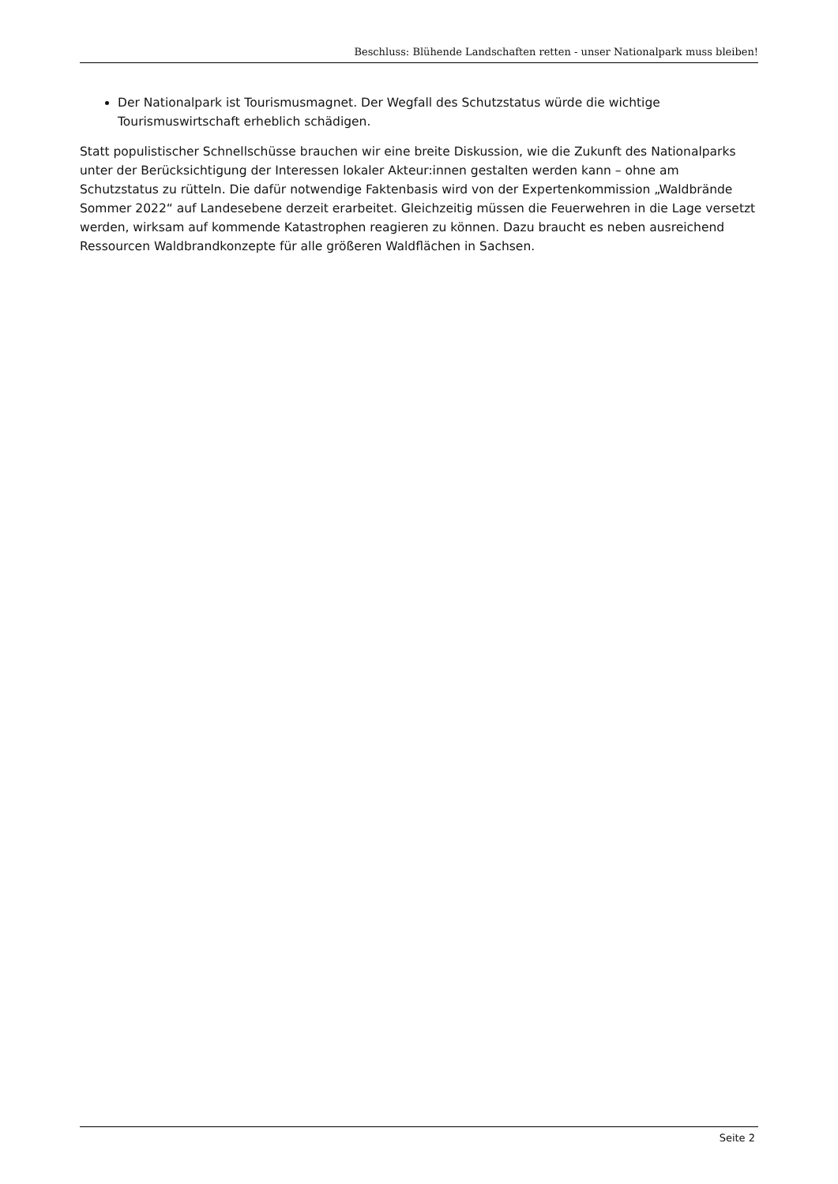Beschluss: Blühende Landschaften retten - unser Nationalpark muss bleiben!
Der Nationalpark ist Tourismusmagnet. Der Wegfall des Schutzstatus würde die wichtige Tourismuswirtschaft erheblich schädigen.
Statt populistischer Schnellschüsse brauchen wir eine breite Diskussion, wie die Zukunft des Nationalparks unter der Berücksichtigung der Interessen lokaler Akteur:innen gestalten werden kann – ohne am Schutzstatus zu rütteln. Die dafür notwendige Faktenbasis wird von der Expertenkommission „Waldbrände Sommer 2022“ auf Landesebene derzeit erarbeitet. Gleichzeitig müssen die Feuerwehren in die Lage versetzt werden, wirksam auf kommende Katastrophen reagieren zu können. Dazu braucht es neben ausreichend Ressourcen Waldbrandkonzepte für alle größeren Waldflächen in Sachsen.
Seite 2